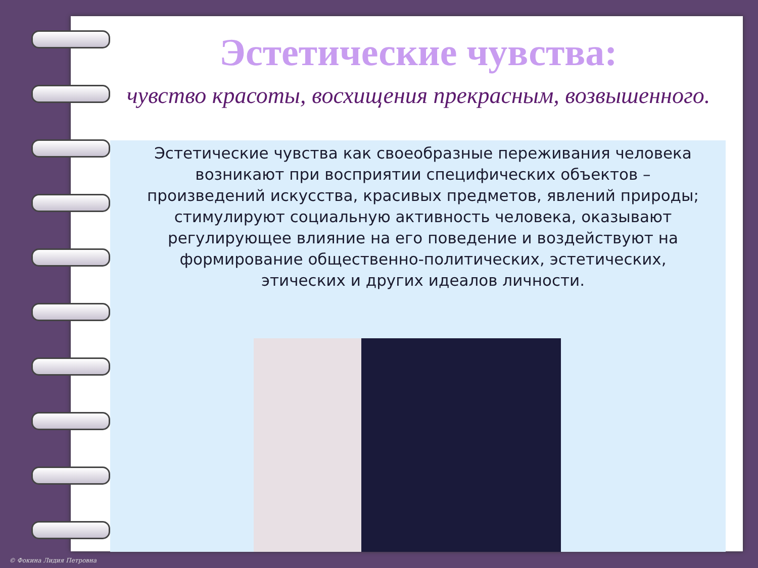Эстетические чувства:
чувство красоты, восхищения прекрасным, возвышенного.
Эстетические чувства как своеобразные переживания человека возникают при восприятии специфических объектов – произведений искусства, красивых предметов, явлений природы; стимулируют социальную активность человека, оказывают регулирующее влияние на его поведение и воздействуют на формирование общественно-политических, эстетических, этических и других идеалов личности.
© Фокина Лидия Петровна